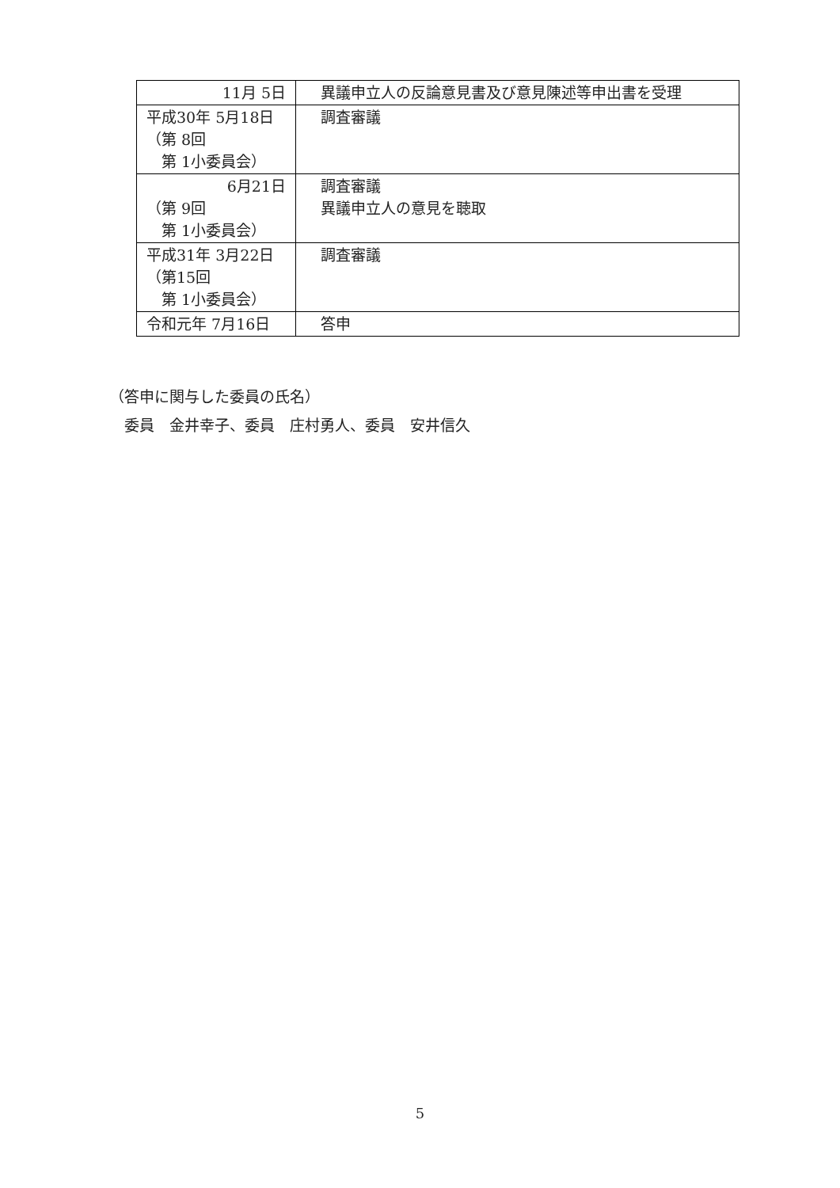| 11月 5日 | 異議申立人の反論意見書及び意見陳述等申出書を受理 |
| 平成30年 5月18日 （第 8回 第 1小委員会） | 調査審議 |
| 6月21日 （第 9回 第 1小委員会） | 調査審議 異議申立人の意見を聴取 |
| 平成31年 3月22日 （第15回 第 1小委員会） | 調査審議 |
| 令和元年 7月16日 | 答申 |
（答申に関与した委員の氏名）
　委員　金井幸子、委員　庄村勇人、委員　安井信久
5